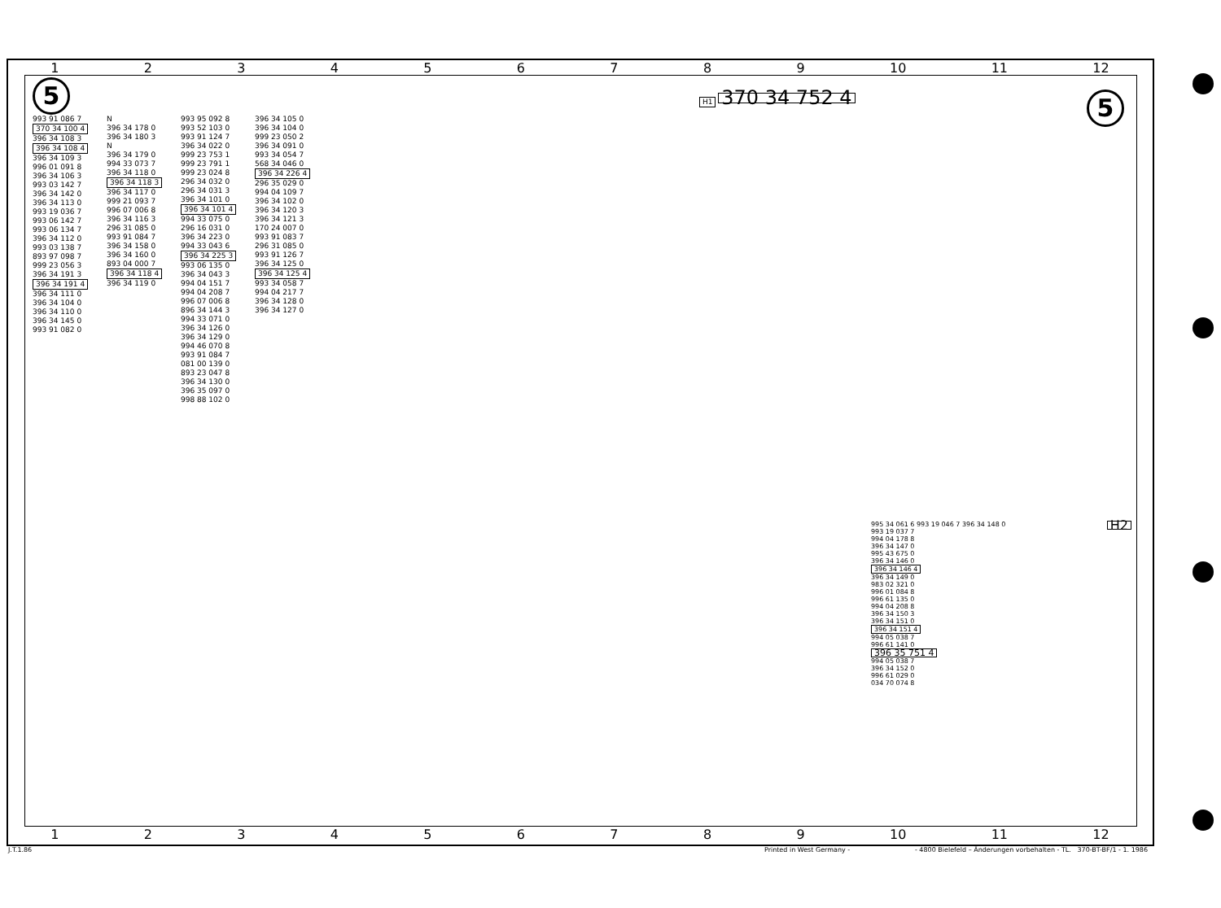123456789 10 11 12
5 H1 370 34 752 4
993 91 086 7
370 34 100 4
396 34 108 3
396 34 108 4
396 34 109 3
996 01 091 8
396 34 106 3
993 03 142 7
396 34 142 0
396 34 113 0
993 19 036 7
993 06 142 7
993 06 134 7
396 34 112 0
993 03 138 7
893 97 098 7
999 23 056 3
396 34 191 3
396 34 191 4
396 34 111 0
396 34 104 0
396 34 110 0
396 34 145 0
993 91 082 0
N
396 34 178 0
396 34 180 3
N
396 34 179 0
994 33 073 7
396 34 118 0
396 34 118 3
396 34 117 0
999 21 093 7
996 07 006 8
396 34 116 3
296 31 085 0
993 91 084 7
396 34 158 0
396 34 160 0
893 04 000 7
396 34 118 4
396 34 119 0
993 95 092 8
993 52 103 0
993 91 124 7
396 34 022 0
999 23 753 1
999 23 791 1
999 23 024 8
296 34 032 0
296 34 031 3
396 34 101 0
396 34 101 4
994 33 075 0
296 16 031 0
396 34 223 0
994 33 043 6
396 34 225 3
993 06 135 0
396 34 043 3
994 04 151 7
994 04 208 7
996 07 006 8
896 34 144 3
994 33 071 0
396 34 126 0
396 34 129 0
994 46 070 8
993 91 084 7
081 00 139 0
893 23 047 8
396 34 130 0
396 35 097 0
998 88 102 0
396 34 105 0
396 34 104 0
999 23 050 2
396 34 091 0
993 34 054 7
568 34 046 0
396 34 226 4
296 35 029 0
994 04 109 7
396 34 102 0
396 34 120 3
396 34 121 3
170 24 007 0
993 91 083 7
296 31 085 0
993 91 126 7
396 34 125 0
396 34 125 4
993 34 058 7
994 04 217 7
396 34 128 0
396 34 127 0
5
H2 995 34 061 6 993 19 046 7 396 34 148 0
993 19 037 7
994 04 178 8
396 34 147 0
995 43 675 0
396 34 146 0
396 34 146 4
396 34 149 0
983 02 321 0
996 01 084 8
996 61 135 0
994 04 208 8
396 34 150 3
396 34 151 0
396 34 151 4
994 05 038 7
996 61 141 0
396 35 751 4
994 05 038 7
396 34 152 0
996 61 029 0
034 70 074 8
123456789 10 11 12
J.T.1.86 Printed in West Germany - - 4800 Bielefeld – Änderungen vorbehalten - TL. 370-BT-BF/1 - 1. 1986